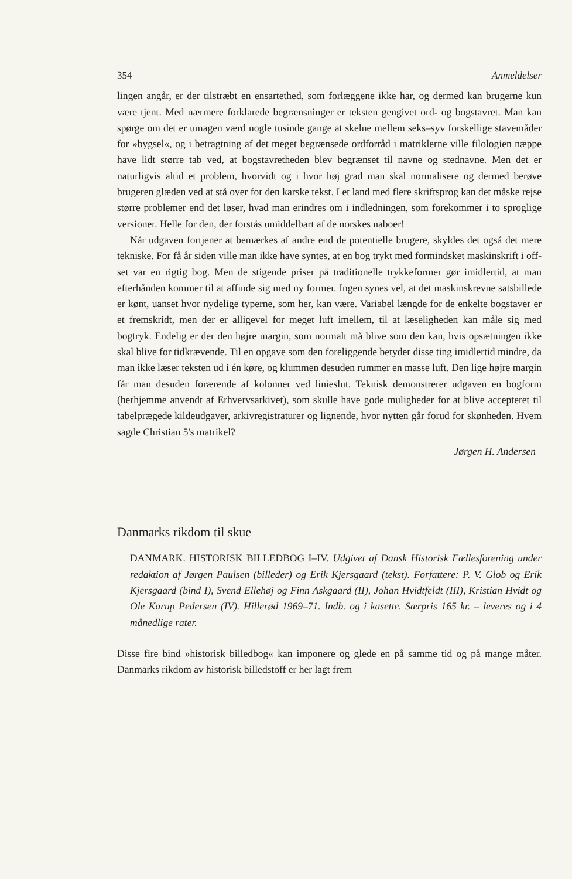354 Anmeldelser
lingen angår, er der tilstræbt en ensartethed, som forlæggene ikke har, og dermed kan brugerne kun være tjent. Med nærmere forklarede begrænsninger er teksten gengivet ord- og bogstavret. Man kan spørge om det er umagen værd nogle tusinde gange at skelne mellem seks–syv forskellige stavemåder for »bygsel«, og i betragtning af det meget begrænsede ordforråd i matriklerne ville filologien næppe have lidt større tab ved, at bogstavretheden blev begrænset til navne og stednavne. Men det er naturligvis altid et problem, hvorvidt og i hvor høj grad man skal normalisere og dermed berøve brugeren glæden ved at stå over for den karske tekst. I et land med flere skriftsprog kan det måske rejse større problemer end det løser, hvad man erindres om i indledningen, som forekommer i to sproglige versioner. Helle for den, der forstås umiddelbart af de norskes naboer!
Når udgaven fortjener at bemærkes af andre end de potentielle brugere, skyldes det også det mere tekniske. For få år siden ville man ikke have syntes, at en bog trykt med formindsket maskinskrift i off-set var en rigtig bog. Men de stigende priser på traditionelle trykkeformer gør imidlertid, at man efterhånden kommer til at affinde sig med ny former. Ingen synes vel, at det maskinskrevne satsbillede er kønt, uanset hvor nydelige typerne, som her, kan være. Variabel længde for de enkelte bogstaver er et fremskridt, men der er alligevel for meget luft imellem, til at læseligheden kan måle sig med bogtryk. Endelig er der den højre margin, som normalt må blive som den kan, hvis opsætningen ikke skal blive for tidkrævende. Til en opgave som den foreliggende betyder disse ting imidlertid mindre, da man ikke læser teksten ud i én køre, og klummen desuden rummer en masse luft. Den lige højre margin får man desuden forærende af kolonner ved linieslut. Teknisk demonstrerer udgaven en bogform (herhjemme anvendt af Erhvervsarkivet), som skulle have gode muligheder for at blive accepteret til tabelprægede kildeudgaver, arkivregistraturer og lignende, hvor nytten går forud for skønheden. Hvem sagde Christian 5's matrikel?
Jørgen H. Andersen
Danmarks rikdom til skue
DANMARK. HISTORISK BILLEDBOG I–IV. Udgivet af Dansk Historisk Fællesforening under redaktion af Jørgen Paulsen (billeder) og Erik Kjersgaard (tekst). Forfattere: P. V. Glob og Erik Kjersgaard (bind I), Svend Ellehøj og Finn Askgaard (II), Johan Hvidtfeldt (III), Kristian Hvidt og Ole Karup Pedersen (IV). Hillerød 1969–71. Indb. og i kasette. Særpris 165 kr. – leveres og i 4 månedlige rater.
Disse fire bind »historisk billedbog« kan imponere og glede en på samme tid og på mange måter. Danmarks rikdom av historisk billedstoff er her lagt frem